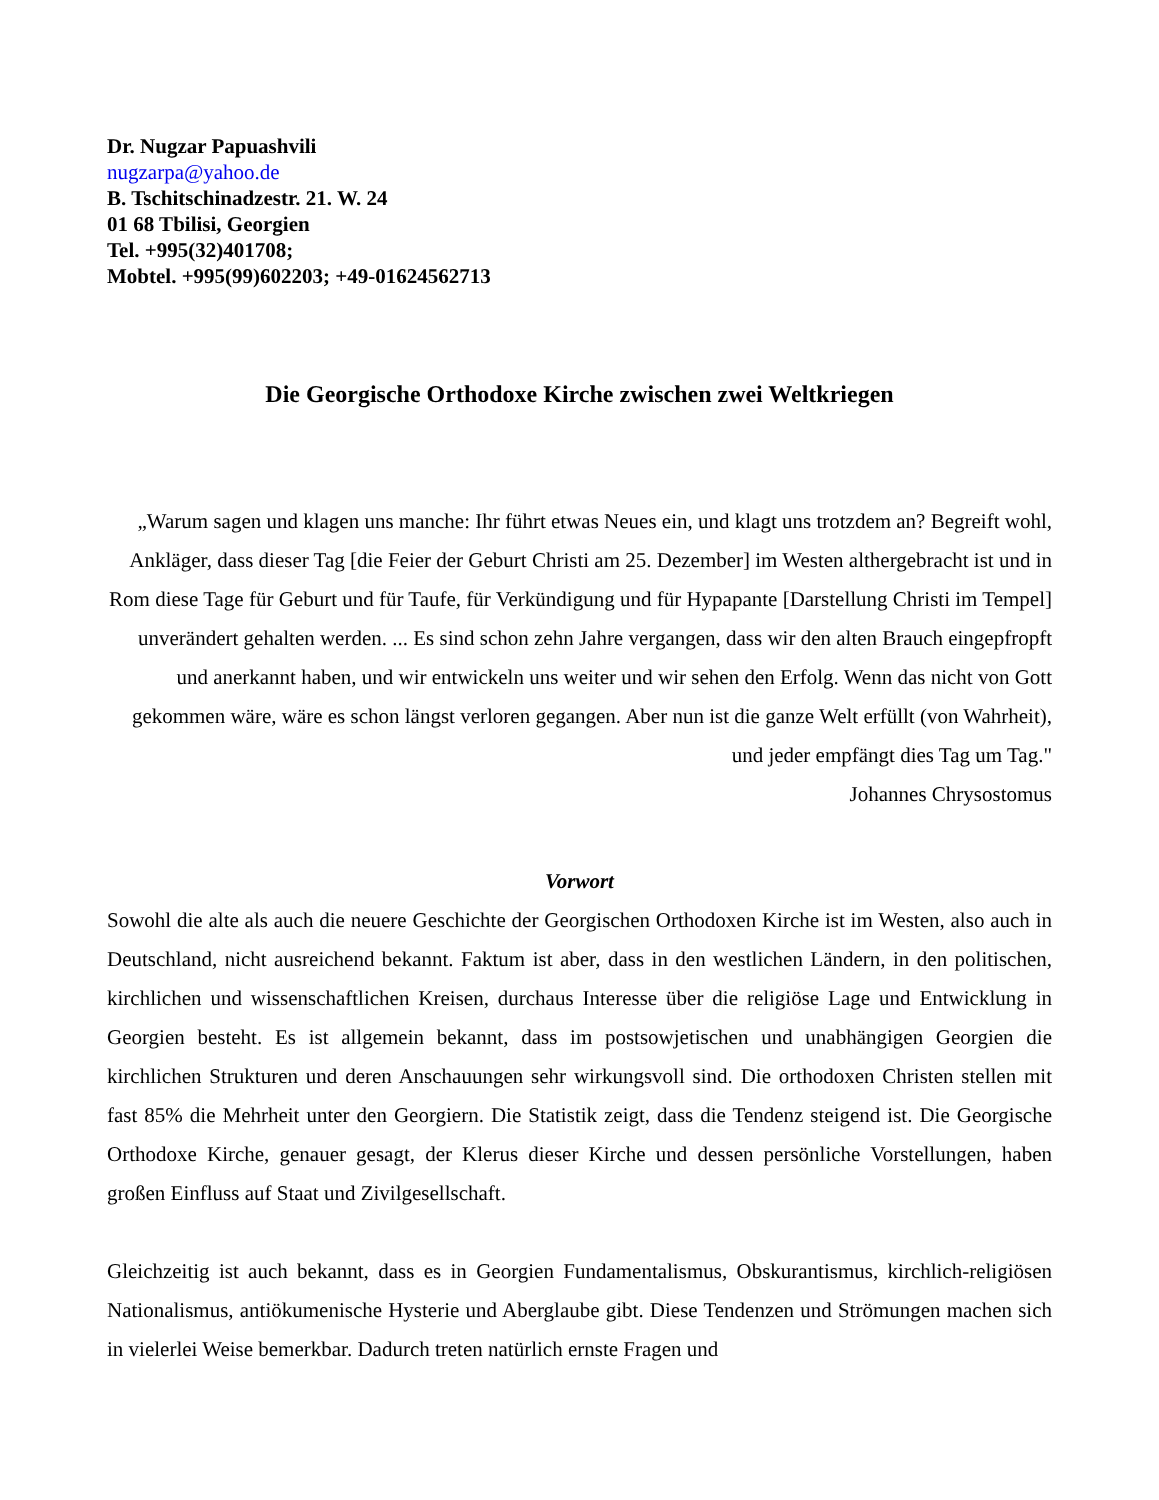Dr. Nugzar Papuashvili
nugzarpa@yahoo.de
B. Tschitschinadzestr. 21. W. 24
01 68 Tbilisi, Georgien
Tel. +995(32)401708;
Mobtel. +995(99)602203; +49-01624562713
Die Georgische Orthodoxe Kirche zwischen zwei Weltkriegen
„Warum sagen und klagen uns manche: Ihr führt etwas Neues ein, und klagt uns trotzdem an? Begreift wohl, Ankläger, dass dieser Tag [die Feier der Geburt Christi am 25. Dezember] im Westen althergebracht ist und in Rom diese Tage für Geburt und für Taufe, für Verkündigung und für Hypapante [Darstellung Christi im Tempel] unverändert gehalten werden. ... Es sind schon zehn Jahre vergangen, dass wir den alten Brauch eingepfropft und anerkannt haben, und wir entwickeln uns weiter und wir sehen den Erfolg. Wenn das nicht von Gott gekommen wäre, wäre es schon längst verloren gegangen. Aber nun ist die ganze Welt erfüllt (von Wahrheit), und jeder empfängt dies Tag um Tag."
Johannes Chrysostomus
Vorwort
Sowohl die alte als auch die neuere Geschichte der Georgischen Orthodoxen Kirche ist im Westen, also auch in Deutschland, nicht ausreichend bekannt. Faktum ist aber, dass in den westlichen Ländern, in den politischen, kirchlichen und wissenschaftlichen Kreisen, durchaus Interesse über die religiöse Lage und Entwicklung in Georgien besteht. Es ist allgemein bekannt, dass im postsowjetischen und unabhängigen Georgien die kirchlichen Strukturen und deren Anschauungen sehr wirkungsvoll sind. Die orthodoxen Christen stellen mit fast 85% die Mehrheit unter den Georgiern. Die Statistik zeigt, dass die Tendenz steigend ist. Die Georgische Orthodoxe Kirche, genauer gesagt, der Klerus dieser Kirche und dessen persönliche Vorstellungen, haben großen Einfluss auf Staat und Zivilgesellschaft.
Gleichzeitig ist auch bekannt, dass es in Georgien Fundamentalismus, Obskurantismus, kirchlich-religiösen Nationalismus, antiökumenische Hysterie und Aberglaube gibt. Diese Tendenzen und Strömungen machen sich in vielerlei Weise bemerkbar. Dadurch treten natürlich ernste Fragen und